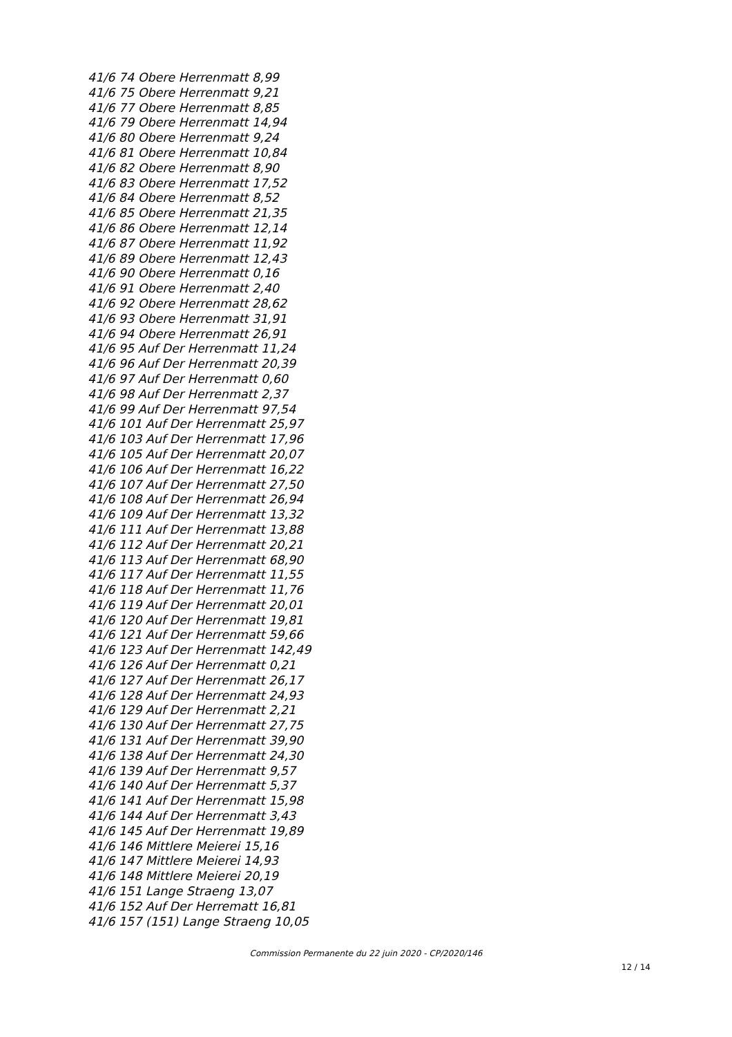41/6 74 Obere Herrenmatt 8,99
41/6 75 Obere Herrenmatt 9,21
41/6 77 Obere Herrenmatt 8,85
41/6 79 Obere Herrenmatt 14,94
41/6 80 Obere Herrenmatt 9,24
41/6 81 Obere Herrenmatt 10,84
41/6 82 Obere Herrenmatt 8,90
41/6 83 Obere Herrenmatt 17,52
41/6 84 Obere Herrenmatt 8,52
41/6 85 Obere Herrenmatt 21,35
41/6 86 Obere Herrenmatt 12,14
41/6 87 Obere Herrenmatt 11,92
41/6 89 Obere Herrenmatt 12,43
41/6 90 Obere Herrenmatt 0,16
41/6 91 Obere Herrenmatt 2,40
41/6 92 Obere Herrenmatt 28,62
41/6 93 Obere Herrenmatt 31,91
41/6 94 Obere Herrenmatt 26,91
41/6 95 Auf Der Herrenmatt 11,24
41/6 96 Auf Der Herrenmatt 20,39
41/6 97 Auf Der Herrenmatt 0,60
41/6 98 Auf Der Herrenmatt 2,37
41/6 99 Auf Der Herrenmatt 97,54
41/6 101 Auf Der Herrenmatt 25,97
41/6 103 Auf Der Herrenmatt 17,96
41/6 105 Auf Der Herrenmatt 20,07
41/6 106 Auf Der Herrenmatt 16,22
41/6 107 Auf Der Herrenmatt 27,50
41/6 108 Auf Der Herrenmatt 26,94
41/6 109 Auf Der Herrenmatt 13,32
41/6 111 Auf Der Herrenmatt 13,88
41/6 112 Auf Der Herrenmatt 20,21
41/6 113 Auf Der Herrenmatt 68,90
41/6 117 Auf Der Herrenmatt 11,55
41/6 118 Auf Der Herrenmatt 11,76
41/6 119 Auf Der Herrenmatt 20,01
41/6 120 Auf Der Herrenmatt 19,81
41/6 121 Auf Der Herrenmatt 59,66
41/6 123 Auf Der Herrenmatt 142,49
41/6 126 Auf Der Herrenmatt 0,21
41/6 127 Auf Der Herrenmatt 26,17
41/6 128 Auf Der Herrenmatt 24,93
41/6 129 Auf Der Herrenmatt 2,21
41/6 130 Auf Der Herrenmatt 27,75
41/6 131 Auf Der Herrenmatt 39,90
41/6 138 Auf Der Herrenmatt 24,30
41/6 139 Auf Der Herrenmatt 9,57
41/6 140 Auf Der Herrenmatt 5,37
41/6 141 Auf Der Herrenmatt 15,98
41/6 144 Auf Der Herrenmatt 3,43
41/6 145 Auf Der Herrenmatt 19,89
41/6 146 Mittlere Meierei 15,16
41/6 147 Mittlere Meierei 14,93
41/6 148 Mittlere Meierei 20,19
41/6 151 Lange Straeng 13,07
41/6 152 Auf Der Herrematt 16,81
41/6 157 (151) Lange Straeng 10,05
Commission Permanente du 22 juin 2020 - CP/2020/146
12 / 14